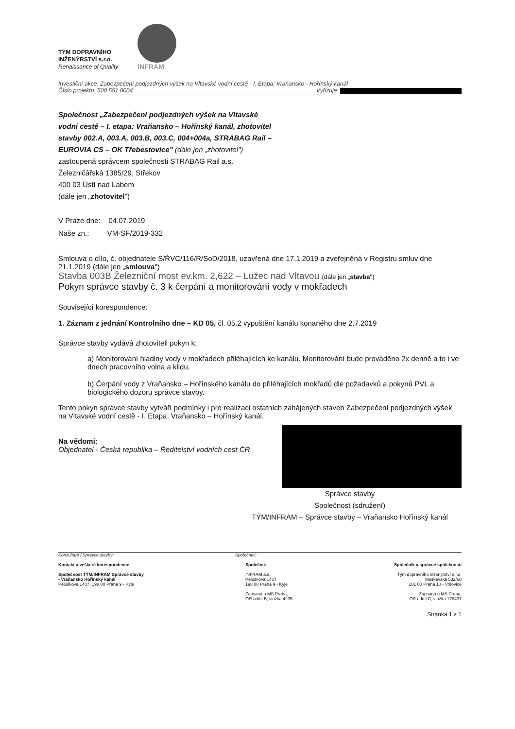TÝM DOPRAVNÍHO
INŽENÝRSTVÍ s.r.o.
Renaissance of Quality
INFRAM
Investiční akce: Zabezpečení podjezdných výšek na Vltavské vodní cestě - I. Etapa: Vraňansko - Hořínský kanál
Číslo projektu: 500 551 0004 Vyřizuje:
Společnost „Zabezpečení podjezdných výšek na Vltavské
vodní cestě – I. etapa: Vraňansko – Hořínský kanál, zhotovitel
stavby 002.A, 003.A, 003.B, 003.C, 004+004a, STRABAG Rail –
EUROVIA CS – OK Třebestovice" (dále jen „zhotovitel")
zastoupená správcem společnosti STRABAG Rail a.s.
Železničářská 1385/29, Střekov
400 03 Ústí nad Labem
(dále jen „zhotovitel")
V Praze dne: 04.07.2019
Naše zn.: VM-SF/2019-332
Smlouva o dílo, č. objednatele S/ŘVC/116/R/SoD/2018, uzavřená dne 17.1.2019 a zveřejněná v Registru smluv dne 21.1.2019 (dále jen „smlouva")
Stavba 003B Železniční most ev.km. 2,622 – Lužec nad Vltavou (dále jen „stavba")
Pokyn správce stavby č. 3 k čerpání a monitorování vody v mokřadech
Související korespondence:
1. Záznam z jednání Kontrolního dne – KD 05, čl. 05.2 vypuštění kanálu konaného dne 2.7.2019
Správce stavby vydává zhotoviteli pokyn k:
a) Monitorování hladiny vody v mokřadech přiléhajících ke kanálu. Monitorování bude prováděno 2x denně a to i ve dnech pracovního volna a klidu,
b) Čerpání vody z Vraňansko – Hořínského kanálu do přiléhajících mokřadů dle požadavků a pokynů PVL a biologického dozoru správce stavby.
Tento pokyn správce stavby vytváří podmínky i pro realizaci ostatních zahájených staveb Zabezpečení podjezdných výšek na Vltavské vodní cestě - I. Etapa: Vraňansko – Hořínský kanál.
Na vědomí:
Objednatel - Česká republika – Ředitelství vodních cest ČR
Správce stavby
Společnost (sdružení)
TÝM/INFRAM – Správce stavby – Vraňansko Hořínský kanál
Konzultant / Správce stavby: Společníci:
Kontakt a veškerá korespondence
Společnost TÝM/INFRAM Správce stavby
- Vraňansko Hořínský kanál
Peluškova 1407, 198 00 Praha 9 - Kyje
Společník
INFRAM a.s.
Peluškova 1407
198 00 Praha 9 - Kyje
Zapsaná u MS Praha,
OR oddíl B, vložka 4235
Společník a správce společnosti
Tým dopravního inženýrství s.r.o.
Moskevská 532/60
101 00 Praha 10 - Vršovice
Zapsaná u MS Praha,
OR oddíl C, vložka 178437
Stránka 1 z 1